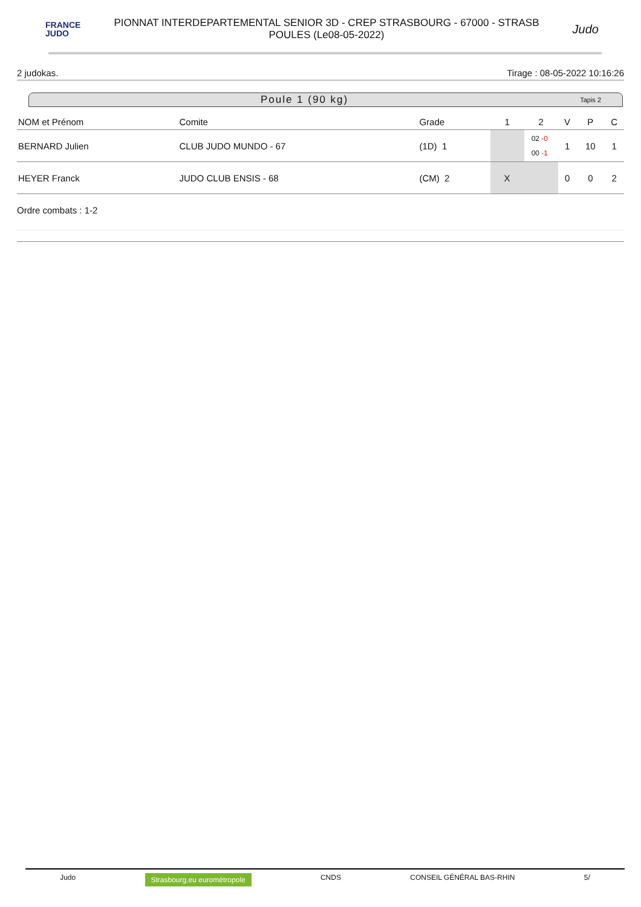FRANCE
JUDO
PIONNAT INTERDEPARTEMENTAL SENIOR 3D - CREP STRASBOURG - 67000 - STRASB
POULES (Le08-05-2022)
Judo
2 judokas. Tirage : 08-05-2022 10:16:26
Poule 1 (90 kg) Tapis 2
| NOM et Prénom | Comite | Grade | 1 | 2 | V | P | C |
| --- | --- | --- | --- | --- | --- | --- | --- |
| BERNARD Julien | CLUB JUDO MUNDO - 67 | (1D) 1 | | 02 -0 00 -1 | 1 | 10 | 1 |
| HEYER Franck | JUDO CLUB ENSIS - 68 | (CM) 2 | X | | 0 | 0 | 2 |
Ordre combats : 1-2
Judo Strasbourg.eu eurométropole CNDS CONSEIL GÉNÉRAL BAS-RHIN 5/